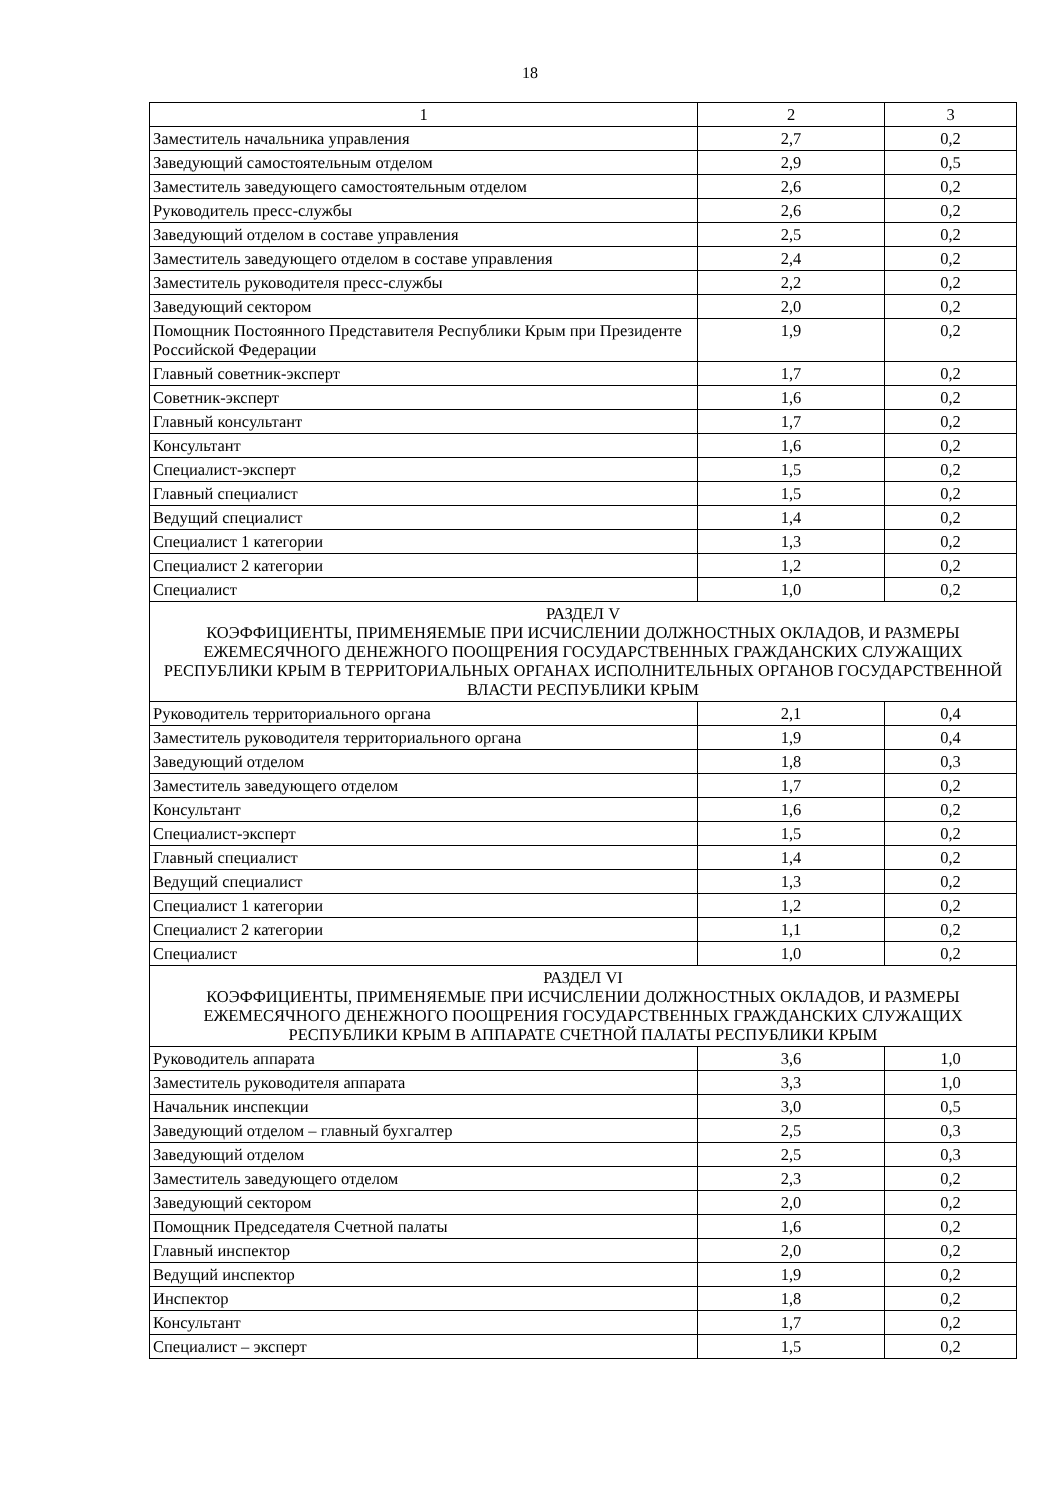18
| 1 | 2 | 3 |
| Заместитель начальника управления | 2,7 | 0,2 |
| Заведующий самостоятельным отделом | 2,9 | 0,5 |
| Заместитель заведующего самостоятельным отделом | 2,6 | 0,2 |
| Руководитель пресс-службы | 2,6 | 0,2 |
| Заведующий отделом в составе управления | 2,5 | 0,2 |
| Заместитель заведующего отделом в составе управления | 2,4 | 0,2 |
| Заместитель руководителя пресс-службы | 2,2 | 0,2 |
| Заведующий сектором | 2,0 | 0,2 |
| Помощник Постоянного Представителя Республики Крым при Президенте Российской Федерации | 1,9 | 0,2 |
| Главный советник-эксперт | 1,7 | 0,2 |
| Советник-эксперт | 1,6 | 0,2 |
| Главный консультант | 1,7 | 0,2 |
| Консультант | 1,6 | 0,2 |
| Специалист-эксперт | 1,5 | 0,2 |
| Главный специалист | 1,5 | 0,2 |
| Ведущий специалист | 1,4 | 0,2 |
| Специалист 1 категории | 1,3 | 0,2 |
| Специалист 2 категории | 1,2 | 0,2 |
| Специалист | 1,0 | 0,2 |
| РАЗДЕЛ V КОЭФФИЦИЕНТЫ, ПРИМЕНЯЕМЫЕ ПРИ ИСЧИСЛЕНИИ ДОЛЖНОСТНЫХ ОКЛАДОВ, И РАЗМЕРЫ ЕЖЕМЕСЯЧНОГО ДЕНЕЖНОГО ПООЩРЕНИЯ ГОСУДАРСТВЕННЫХ ГРАЖДАНСКИХ СЛУЖАЩИХ РЕСПУБЛИКИ КРЫМ В ТЕРРИТОРИАЛЬНЫХ ОРГАНАХ ИСПОЛНИТЕЛЬНЫХ ОРГАНОВ ГОСУДАРСТВЕННОЙ ВЛАСТИ РЕСПУБЛИКИ КРЫМ | | |
| Руководитель территориального органа | 2,1 | 0,4 |
| Заместитель руководителя территориального органа | 1,9 | 0,4 |
| Заведующий отделом | 1,8 | 0,3 |
| Заместитель заведующего отделом | 1,7 | 0,2 |
| Консультант | 1,6 | 0,2 |
| Специалист-эксперт | 1,5 | 0,2 |
| Главный специалист | 1,4 | 0,2 |
| Ведущий специалист | 1,3 | 0,2 |
| Специалист 1 категории | 1,2 | 0,2 |
| Специалист 2 категории | 1,1 | 0,2 |
| Специалист | 1,0 | 0,2 |
| РАЗДЕЛ VI КОЭФФИЦИЕНТЫ, ПРИМЕНЯЕМЫЕ ПРИ ИСЧИСЛЕНИИ ДОЛЖНОСТНЫХ ОКЛАДОВ, И РАЗМЕРЫ ЕЖЕМЕСЯЧНОГО ДЕНЕЖНОГО ПООЩРЕНИЯ ГОСУДАРСТВЕННЫХ ГРАЖДАНСКИХ СЛУЖАЩИХ РЕСПУБЛИКИ КРЫМ В АППАРАТЕ СЧЕТНОЙ ПАЛАТЫ РЕСПУБЛИКИ КРЫМ | | |
| Руководитель аппарата | 3,6 | 1,0 |
| Заместитель руководителя аппарата | 3,3 | 1,0 |
| Начальник инспекции | 3,0 | 0,5 |
| Заведующий отделом – главный бухгалтер | 2,5 | 0,3 |
| Заведующий отделом | 2,5 | 0,3 |
| Заместитель заведующего отделом | 2,3 | 0,2 |
| Заведующий сектором | 2,0 | 0,2 |
| Помощник Председателя Счетной палаты | 1,6 | 0,2 |
| Главный инспектор | 2,0 | 0,2 |
| Ведущий инспектор | 1,9 | 0,2 |
| Инспектор | 1,8 | 0,2 |
| Консультант | 1,7 | 0,2 |
| Специалист – эксперт | 1,5 | 0,2 |